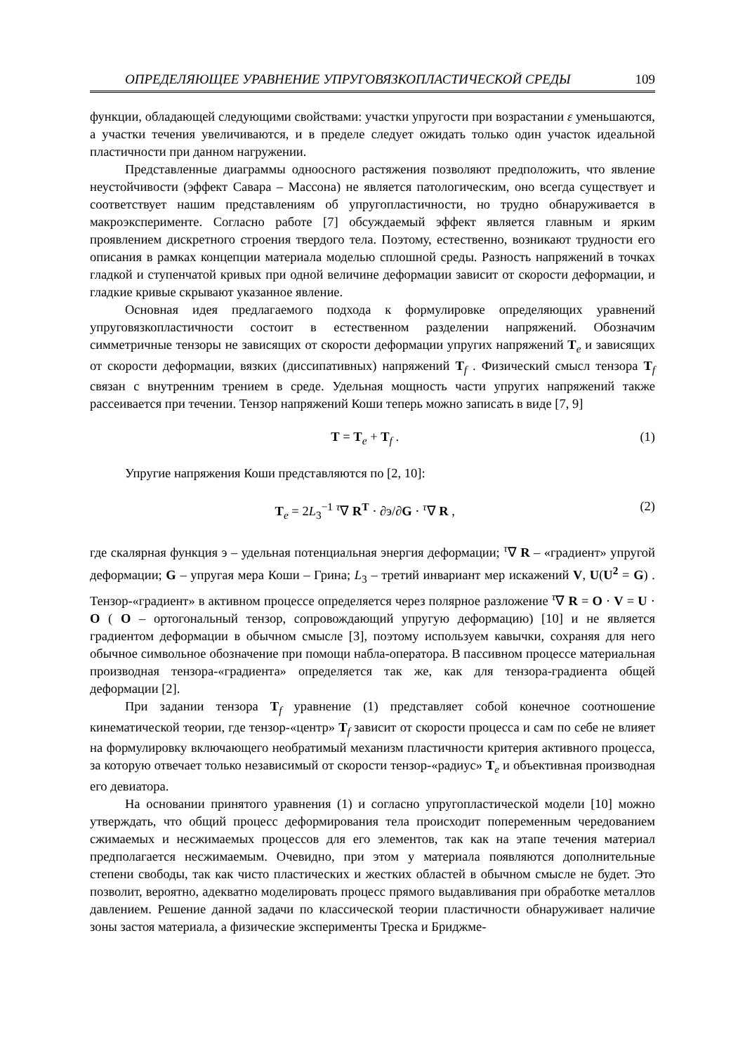ОПРЕДЕЛЯЮЩЕЕ УРАВНЕНИЕ УПРУГОВЯЗКОПЛАСТИЧЕСКОЙ СРЕДЫ 109
функции, обладающей следующими свойствами: участки упругости при возрастании ε уменьшаются, а участки течения увеличиваются, и в пределе следует ожидать только один участок идеальной пластичности при данном нагружении.
Представленные диаграммы одноосного растяжения позволяют предположить, что явление неустойчивости (эффект Савара – Массона) не является патологическим, оно всегда существует и соответствует нашим представлениям об упругопластичности, но трудно обнаруживается в макроэксперименте. Согласно работе [7] обсуждаемый эффект является главным и ярким проявлением дискретного строения твердого тела. Поэтому, естественно, возникают трудности его описания в рамках концепции материала моделью сплошной среды. Разность напряжений в точках гладкой и ступенчатой кривых при одной величине деформации зависит от скорости деформации, и гладкие кривые скрывают указанное явление.
Основная идея предлагаемого подхода к формулировке определяющих уравнений упруговязкопластичности состоит в естественном разделении напряжений. Обозначим симметричные тензоры не зависящих от скорости деформации упругих напряжений T<sub>e</sub> и зависящих от скорости деформации, вязких (диссипативных) напряжений T<sub>f</sub> . Физический смысл тензора T<sub>f</sub> связан с внутренним трением в среде. Удельная мощность части упругих напряжений также рассеивается при течении. Тензор напряжений Коши теперь можно записать в виде [7, 9]
T = T<sub>e</sub> + T<sub>f</sub> . (1)
Упругие напряжения Коши представляются по [2, 10]:
T<sub>e</sub> = 2L<sub>3</sub><sup>−1</sup> <sup>τ</sup>∇ R<sup>T</sup> · ∂э/∂G · <sup>τ</sup>∇ R , (2)
где скалярная функция э – удельная потенциальная энергия деформации; <sup>τ</sup>∇ R – «градиент» упругой деформации; G – упругая мера Коши – Грина; L<sub>3</sub> – третий инвариант мер искажений V, U(U<sup>2</sup> = G) . Тензор-«градиент» в активном процессе определяется через полярное разложение <sup>τ</sup>∇ R = O · V = U · O ( O – ортогональный тензор, сопровождающий упругую деформацию) [10] и не является градиентом деформации в обычном смысле [3], поэтому используем кавычки, сохраняя для него обычное символьное обозначение при помощи набла-оператора. В пассивном процессе материальная производная тензора-«градиента» определяется так же, как для тензора-градиента общей деформации [2].
При задании тензора T<sub>f</sub> уравнение (1) представляет собой конечное соотношение кинематической теории, где тензор-«центр» T<sub>f</sub> зависит от скорости процесса и сам по себе не влияет на формулировку включающего необратимый механизм пластичности критерия активного процесса, за которую отвечает только независимый от скорости тензор-«радиус» T<sub>e</sub> и объективная производная его девиатора.
На основании принятого уравнения (1) и согласно упругопластической модели [10] можно утверждать, что общий процесс деформирования тела происходит попеременным чередованием сжимаемых и несжимаемых процессов для его элементов, так как на этапе течения материал предполагается несжимаемым. Очевидно, при этом у материала появляются дополнительные степени свободы, так как чисто пластических и жестких областей в обычном смысле не будет. Это позволит, вероятно, адекватно моделировать процесс прямого выдавливания при обработке металлов давлением. Решение данной задачи по классической теории пластичности обнаруживает наличие зоны застоя материала, а физические эксперименты Треска и Бриджме-